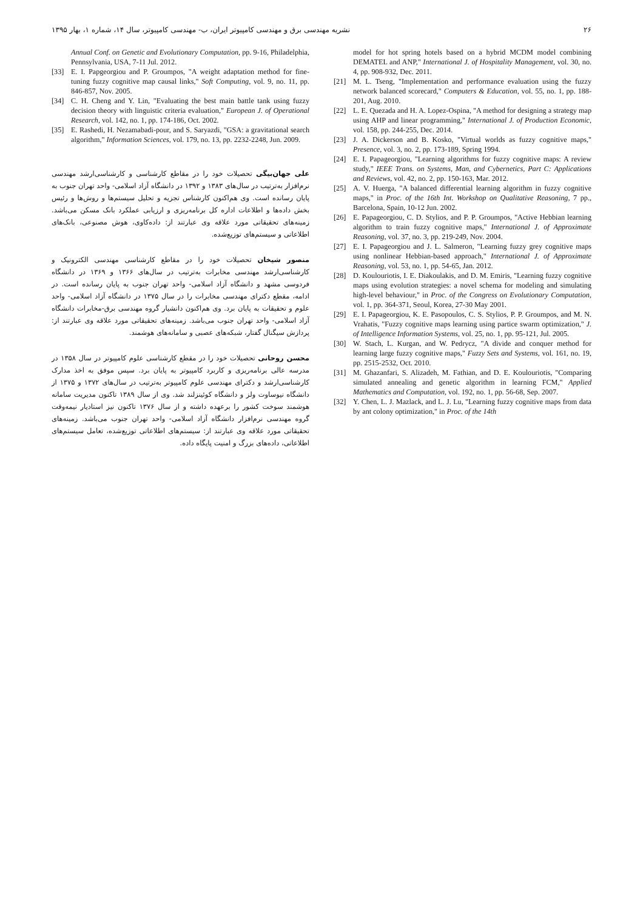۲۶ نشریه مهندسی برق و مهندسی کامپیوتر ایران، ب- مهندسی کامپیوتر، سال ۱۴، شماره ۱، بهار ۱۳۹۵
model for hot spring hotels based on a hybrid MCDM model combining DEMATEL and ANP," International J. of Hospitality Management, vol. 30, no. 4, pp. 908-932, Dec. 2011.
[21] M. L. Tseng, "Implementation and performance evaluation using the fuzzy network balanced scorecard," Computers & Education, vol. 55, no. 1, pp. 188-201, Aug. 2010.
[22] L. E. Quezada and H. A. Lopez-Ospina, "A method for designing a strategy map using AHP and linear programming," International J. of Production Economic, vol. 158, pp. 244-255, Dec. 2014.
[23] J. A. Dickerson and B. Kosko, "Virtual worlds as fuzzy cognitive maps," Presence, vol. 3, no. 2, pp. 173-189, Spring 1994.
[24] E. I. Papageorgiou, "Learning algorithms for fuzzy cognitive maps: A review study," IEEE Trans. on Systems, Man, and Cybernetics, Part C: Applications and Reviews, vol. 42, no. 2, pp. 150-163, Mar. 2012.
[25] A. V. Huerga, "A balanced differential learning algorithm in fuzzy cognitive maps," in Proc. of the 16th Int. Workshop on Qualitative Reasoning, 7 pp., Barcelona, Spain, 10-12 Jun. 2002.
[26] E. Papageorgiou, C. D. Stylios, and P. P. Groumpos, "Active Hebbian learning algorithm to train fuzzy cognitive maps," International J. of Approximate Reasoning, vol. 37, no. 3, pp. 219-249, Nov. 2004.
[27] E. I. Papageorgiou and J. L. Salmeron, "Learning fuzzy grey cognitive maps using nonlinear Hebbian-based approach," International J. of Approximate Reasoning, vol. 53, no. 1, pp. 54-65, Jan. 2012.
[28] D. Koulouriotis, I. E. Diakoulakis, and D. M. Emiris, "Learning fuzzy cognitive maps using evolution strategies: a novel schema for modeling and simulating high-level behaviour," in Proc. of the Congress on Evolutionary Computation, vol. 1, pp. 364-371, Seoul, Korea, 27-30 May 2001.
[29] E. I. Papageorgiou, K. E. Pasopoulos, C. S. Stylios, P. P. Groumpos, and M. N. Vrahatis, "Fuzzy cognitive maps learning using partice swarm optimization," J. of Intelligence Information Systems, vol. 25, no. 1, pp. 95-121, Jul. 2005.
[30] W. Stach, L. Kurgan, and W. Pedrycz, "A divide and conquer method for learning large fuzzy cognitive maps," Fuzzy Sets and Systems, vol. 161, no. 19, pp. 2515-2532, Oct. 2010.
[31] M. Ghazanfari, S. Alizadeh, M. Fathian, and D. E. Koulouriotis, "Comparing simulated annealing and genetic algorithm in learning FCM," Applied Mathematics and Computation, vol. 192, no. 1, pp. 56-68, Sep. 2007.
[32] Y. Chen, L. J. Mazlack, and L. J. Lu, "Learning fuzzy cognitive maps from data by ant colony optimization," in Proc. of the 14th
Annual Conf. on Genetic and Evolutionary Computation, pp. 9-16, Philadelphia, Pennsylvania, USA, 7-11 Jul. 2012.
[33] E. I. Papgeorgiou and P. Groumpos, "A weight adaptation method for fine-tuning fuzzy cognitive map causal links," Soft Computing, vol. 9, no. 11, pp. 846-857, Nov. 2005.
[34] C. H. Cheng and Y. Lin, "Evaluating the best main battle tank using fuzzy decision theory with linguistic criteria evaluation," European J. of Operational Research, vol. 142, no. 1, pp. 174-186, Oct. 2002.
[35] E. Rashedi, H. Nezamabadi-pour, and S. Saryazdi, "GSA: a gravitational search algorithm," Information Sciences, vol. 179, no. 13, pp. 2232-2248, Jun. 2009.
علی جهان‌بیگی تحصیلات خود را در مقاطع کارشناسی و کارشناسی‌ارشد مهندسی نرم‌افزار به‌ترتیب در سال‌های ۱۳۸۳ و ۱۳۹۲ در دانشگاه آزاد اسلامی- واحد تهران جنوب به پایان رسانده است. وی هم‌اکنون کارشناس تجزیه و تحلیل سیستم‌ها و روش‌ها و رئیس بخش داده‌ها و اطلاعات اداره کل برنامه‌ریزی و ارزیابی عملکرد بانک مسکن می‌باشد. زمینه‌های تحقیقاتی مورد علاقه وی عبارتند از: داده‌کاوی، هوش مصنوعی، بانک‌های اطلاعاتی و سیستم‌های توزیع‌شده.
منصور شیخان تحصیلات خود را در مقاطع کارشناسی مهندسی الکترونیک و کارشناسی‌ارشد مهندسی مخابرات به‌ترتیب در سال‌های ۱۳۶۶ و ۱۳۶۹ در دانشگاه فردوسی مشهد و دانشگاه آزاد اسلامی- واحد تهران جنوب به پایان رسانده است. در ادامه، مقطع دکترای مهندسی مخابرات را در سال ۱۳۷۵ در دانشگاه آزاد اسلامی- واحد علوم و تحقیقات به پایان برد. وی هم‌اکنون دانشیار گروه مهندسی برق-مخابرات دانشگاه آزاد اسلامی- واحد تهران جنوب می‌باشد. زمینه‌های تحقیقاتی مورد علاقه وی عبارتند از: پردازش سیگنال گفتار، شبکه‌های عصبی و سامانه‌های هوشمند.
محسن روحانی تحصیلات خود را در مقطع کارشناسی علوم کامپیوتر در سال ۱۳۵۸ در مدرسه عالی برنامه‌ریزی و کاربرد کامپیوتر به پایان برد. سپس موفق به اخذ مدارک کارشناسی‌ارشد و دکترای مهندسی علوم کامپیوتر به‌ترتیب در سال‌های ۱۳۷۲ و ۱۳۷۵ از دانشگاه نیوساوت ولز و دانشگاه کوئینزلند شد. وی از سال ۱۳۸۹ تاکنون مدیریت سامانه هوشمند سوخت کشور را برعهده داشته و از سال ۱۳۷۶ تاکنون نیز استادیار نیمه‌وقت گروه مهندسی نرم‌افزار دانشگاه آزاد اسلامی- واحد تهران جنوب می‌باشد. زمینه‌های تحقیقاتی مورد علاقه وی عبارتند از: سیستم‌های اطلاعاتی توزیع‌شده، تعامل سیستم‌های اطلاعاتی، داده‌های بزرگ و امنیت پایگاه داده.